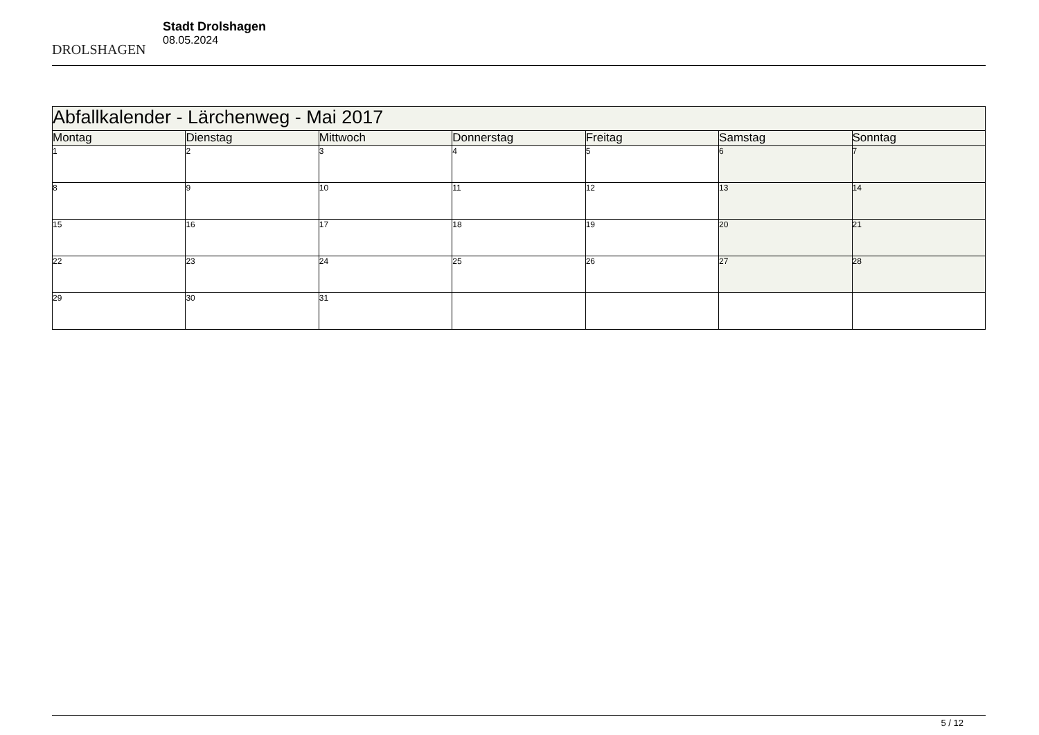DROLSHAGEN
Stadt Drolshagen
08.05.2024
| Abfallkalender - Lärchenweg - Mai 2017 | | | | | | |
| Montag | Dienstag | Mittwoch | Donnerstag | Freitag | Samstag | Sonntag |
| 1 | 2 | 3 | 4 | 5 | 6 | 7 |
| 8 | 9 | 10 | 11 | 12 | 13 | 14 |
| 15 | 16 | 17 | 18 | 19 | 20 | 21 |
| 22 | 23 | 24 | 25 | 26 | 27 | 28 |
| 29 | 30 | 31 | | | | |
5 / 12